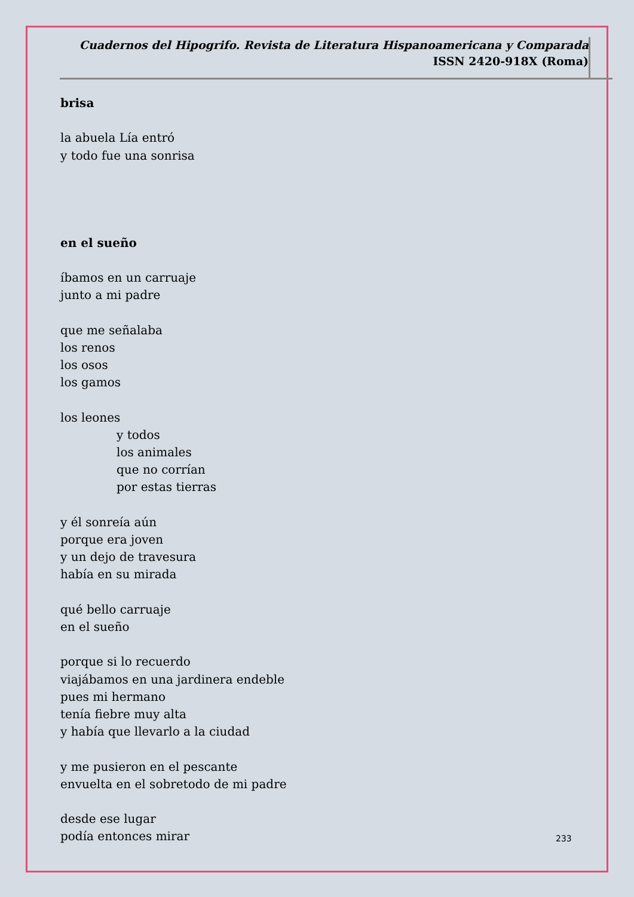Cuadernos del Hipogrifo. Revista de Literatura Hispanoamericana y Comparada
ISSN 2420-918X (Roma)
brisa
la abuela Lía entró
y todo fue una sonrisa
en el sueño
íbamos en un carruaje
junto a mi padre
que me señalaba
los renos
los osos
los gamos
los leones
y todos
los animales
que no corrían
por estas tierras
y él sonreía aún
porque era joven
y un dejo de travesura
había en su mirada
qué bello carruaje
en el sueño
porque si lo recuerdo
viajábamos en una jardinera endeble
pues mi hermano
tenía fiebre muy alta
y había que llevarlo a la ciudad
y me pusieron en el pescante
envuelta en el sobretodo de mi padre
desde ese lugar
podía entonces mirar
233